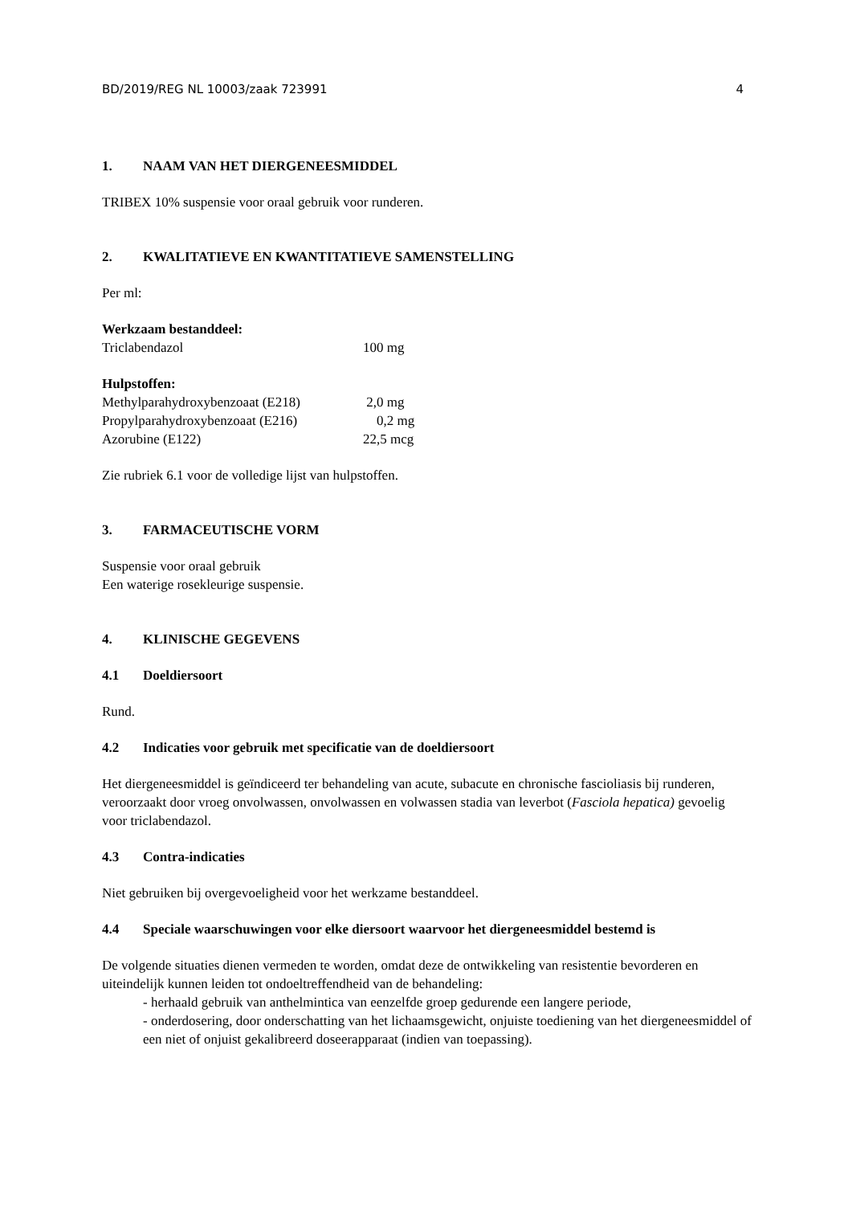BD/2019/REG NL 10003/zaak 723991 4
1. NAAM VAN HET DIERGENEESMIDDEL
TRIBEX 10% suspensie voor oraal gebruik voor runderen.
2. KWALITATIEVE EN KWANTITATIEVE SAMENSTELLING
Per ml:
Werkzaam bestanddeel:
Triclabendazol 100 mg
Hulpstoffen:
Methylparahydroxybenzoaat (E218) 2,0 mg
Propylparahydroxybenzoaat (E216) 0,2 mg
Azorubine (E122) 22,5 mcg
Zie rubriek 6.1 voor de volledige lijst van hulpstoffen.
3. FARMACEUTISCHE VORM
Suspensie voor oraal gebruik
Een waterige rosekleurige suspensie.
4. KLINISCHE GEGEVENS
4.1 Doeldiersoort
Rund.
4.2 Indicaties voor gebruik met specificatie van de doeldiersoort
Het diergeneesmiddel is geïndiceerd ter behandeling van acute, subacute en chronische fascioliasis bij runderen, veroorzaakt door vroeg onvolwassen, onvolwassen en volwassen stadia van leverbot (Fasciola hepatica) gevoelig voor triclabendazol.
4.3 Contra-indicaties
Niet gebruiken bij overgevoeligheid voor het werkzame bestanddeel.
4.4 Speciale waarschuwingen voor elke diersoort waarvoor het diergeneesmiddel bestemd is
De volgende situaties dienen vermeden te worden, omdat deze de ontwikkeling van resistentie bevorderen en uiteindelijk kunnen leiden tot ondoeltreffendheid van de behandeling:
- herhaald gebruik van anthelmintica van eenzelfde groep gedurende een langere periode,
- onderdosering, door onderschatting van het lichaamsgewicht, onjuiste toediening van het diergeneesmiddel of een niet of onjuist gekalibreerd doseerapparaat (indien van toepassing).